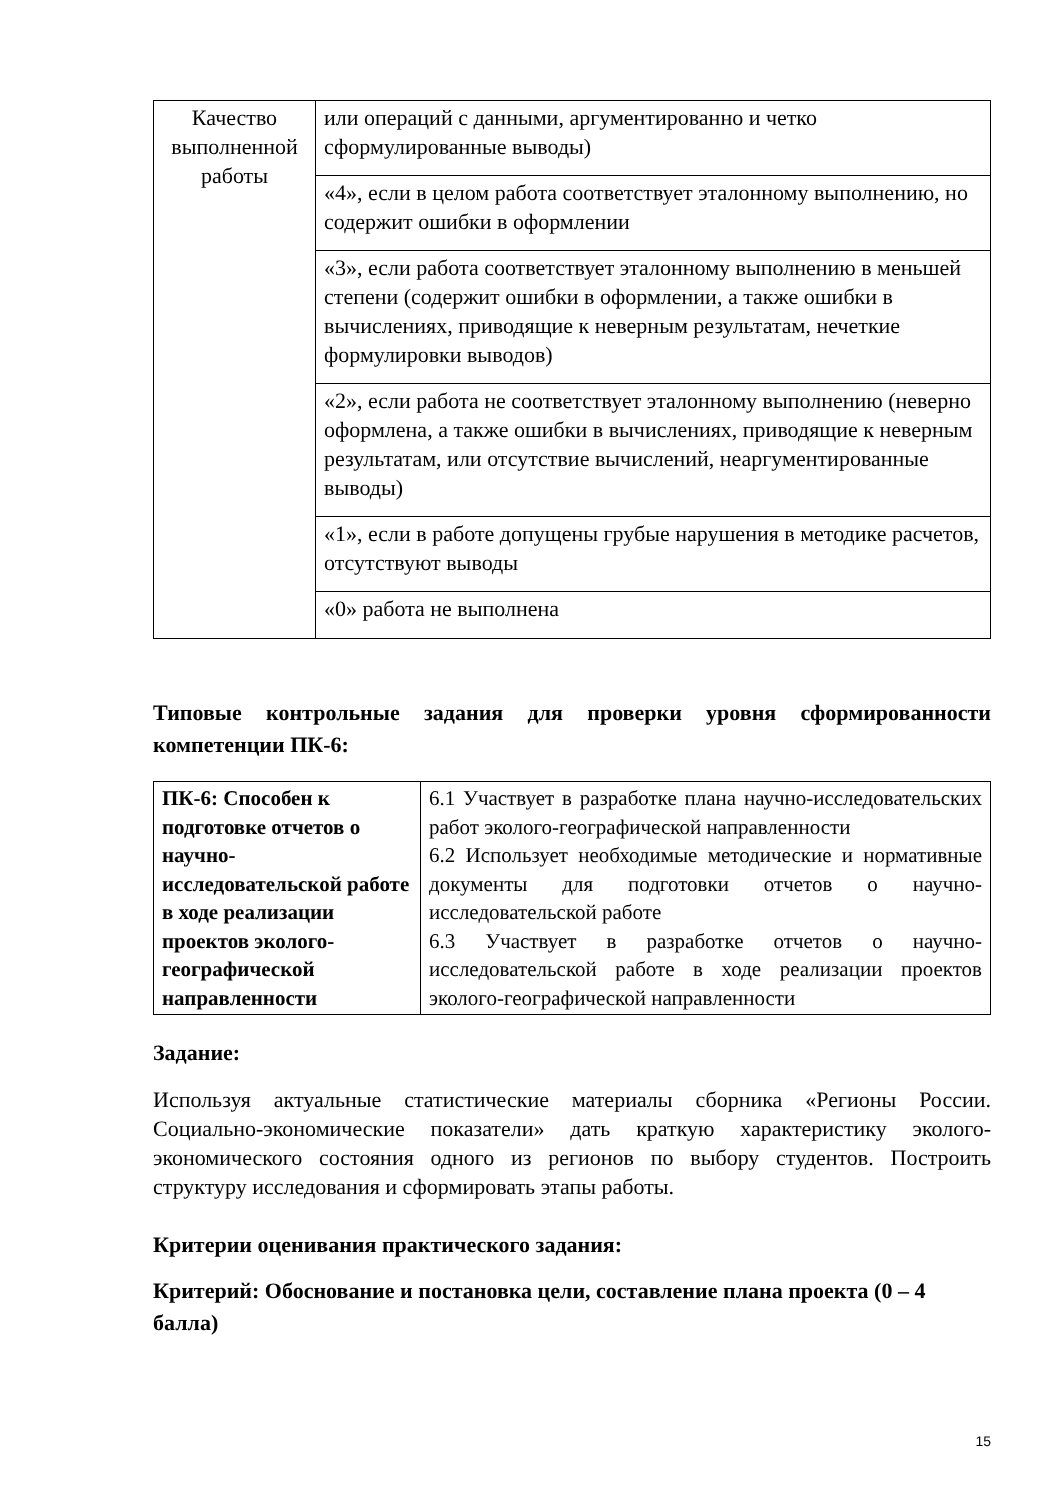| Качество выполненной работы | или операций с данными, аргументированно и четко сформулированные выводы) |
| | «4», если в целом работа соответствует эталонному выполнению, но содержит ошибки в оформлении |
| | «3», если работа соответствует эталонному выполнению в меньшей степени (содержит ошибки в оформлении, а также ошибки в вычислениях, приводящие к неверным результатам, нечеткие формулировки выводов) |
| | «2», если работа не соответствует эталонному выполнению (неверно оформлена, а также ошибки в вычислениях, приводящие к неверным результатам, или отсутствие вычислений, неаргументированные выводы) |
| | «1», если в работе допущены грубые нарушения в методике расчетов, отсутствуют выводы |
| | «0» работа не выполнена |
Типовые контрольные задания для проверки уровня сформированности компетенции ПК-6:
| ПК-6: Способен к подготовке отчетов о научно-исследовательской работе в ходе реализации проектов эколого-географической направленности | 6.1 Участвует в разработке плана научно-исследовательских работ эколого-географической направленности 6.2 Использует необходимые методические и нормативные документы для подготовки отчетов о научно-исследовательской работе 6.3 Участвует в разработке отчетов о научно-исследовательской работе в ходе реализации проектов эколого-географической направленности |
Задание:
Используя актуальные статистические материалы сборника «Регионы России. Социально-экономические показатели» дать краткую характеристику эколого-экономического состояния одного из регионов по выбору студентов. Построить структуру исследования и сформировать этапы работы.
Критерии оценивания практического задания:
Критерий: Обоснование и постановка цели, составление плана проекта (0 – 4 балла)
15